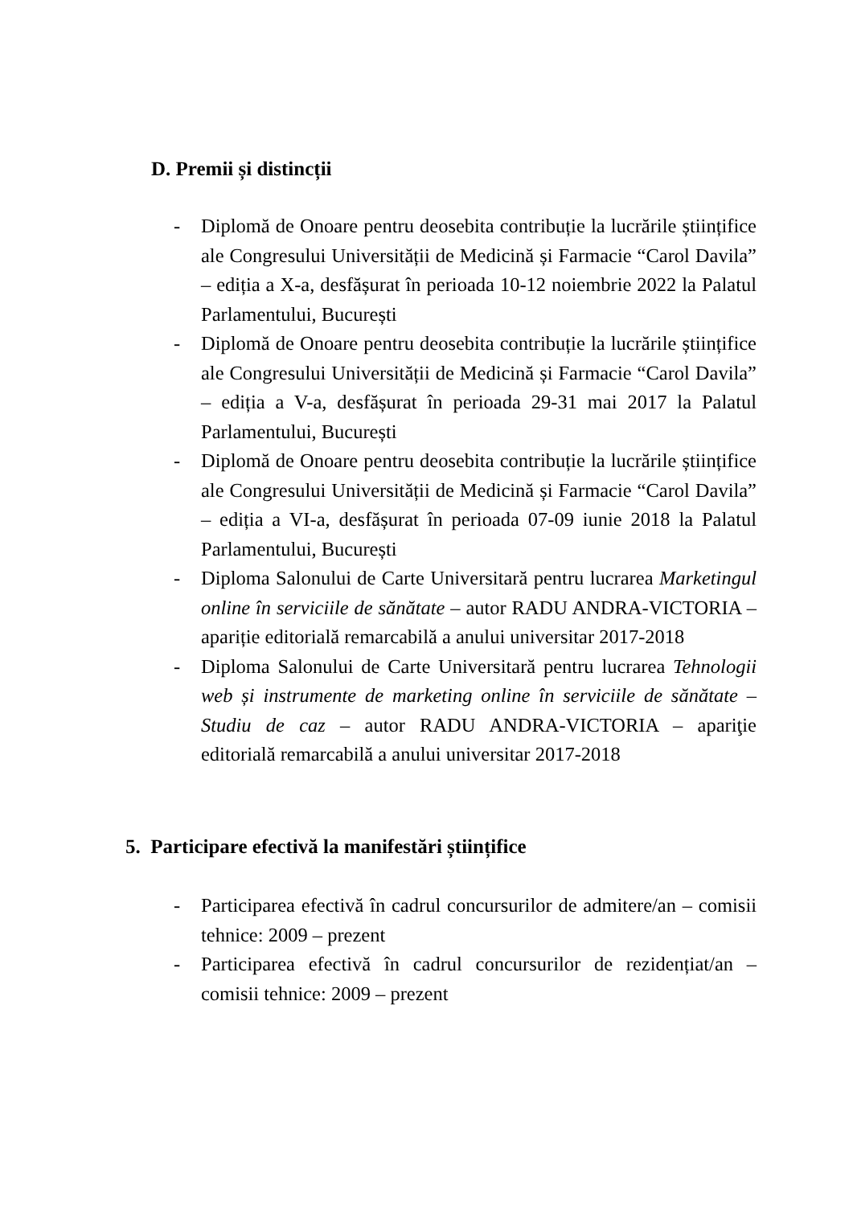D. Premii și distincții
- Diplomă de Onoare pentru deosebita contribuție la lucrările științifice ale Congresului Universității de Medicină și Farmacie “Carol Davila” – ediția a X-a, desfășurat în perioada 10-12 noiembrie 2022 la Palatul Parlamentului, București
- Diplomă de Onoare pentru deosebita contribuție la lucrările științifice ale Congresului Universității de Medicină și Farmacie “Carol Davila” – ediția a V-a, desfășurat în perioada 29-31 mai 2017 la Palatul Parlamentului, București
- Diplomă de Onoare pentru deosebita contribuție la lucrările științifice ale Congresului Universității de Medicină și Farmacie “Carol Davila” – ediția a VI-a, desfășurat în perioada 07-09 iunie 2018 la Palatul Parlamentului, București
- Diploma Salonului de Carte Universitară pentru lucrarea Marketingul online în serviciile de sănătate – autor RADU ANDRA-VICTORIA – apariție editorială remarcabilă a anului universitar 2017-2018
- Diploma Salonului de Carte Universitară pentru lucrarea Tehnologii web și instrumente de marketing online în serviciile de sănătate – Studiu de caz – autor RADU ANDRA-VICTORIA – apariţie editorială remarcabilă a anului universitar 2017-2018
5. Participare efectivă la manifestări științifice
- Participarea efectivă în cadrul concursurilor de admitere/an – comisii tehnice: 2009 – prezent
- Participarea efectivă în cadrul concursurilor de rezidențiat/an – comisii tehnice: 2009 – prezent